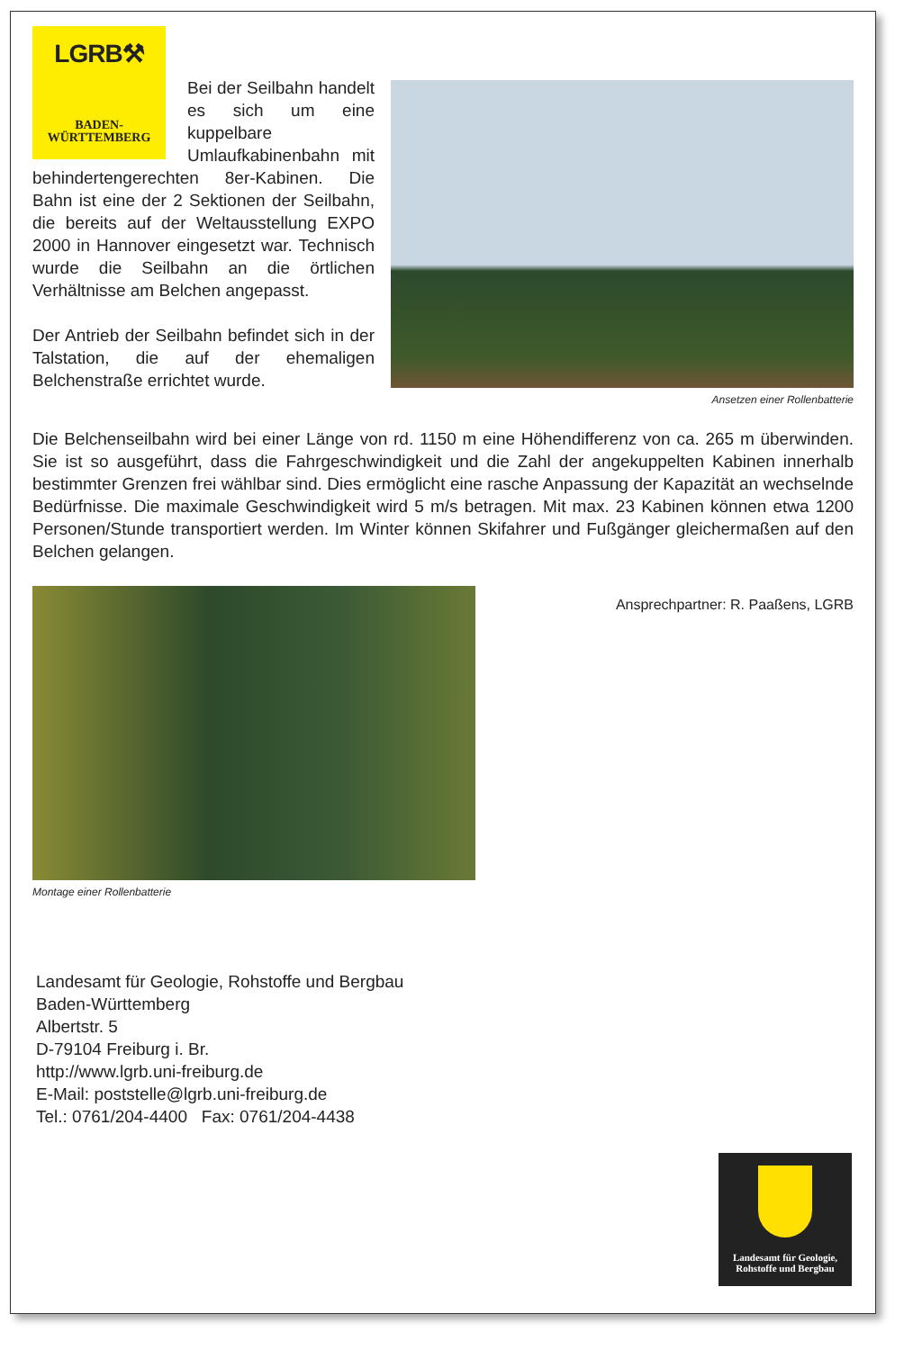LGRB⚒
BADEN-
WÜRTTEMBERG
Bei der Seilbahn handelt es sich um eine kuppelbare Umlaufkabinenbahn mit behindertengerechten 8er-Kabinen. Die Bahn ist eine der 2 Sektionen der Seilbahn, die bereits auf der Weltausstellung EXPO 2000 in Hannover eingesetzt war. Technisch wurde die Seilbahn an die örtlichen Verhältnisse am Belchen angepasst.
Der Antrieb der Seilbahn befindet sich in der Talstation, die auf der ehemaligen Belchenstraße errichtet wurde.
Ansetzen einer Rollenbatterie
Die Belchenseilbahn wird bei einer Länge von rd. 1150 m eine Höhendifferenz von ca. 265 m überwinden. Sie ist so ausgeführt, dass die Fahrgeschwindigkeit und die Zahl der angekuppelten Kabinen innerhalb bestimmter Grenzen frei wählbar sind. Dies ermöglicht eine rasche Anpassung der Kapazität an wechselnde Bedürfnisse. Die maximale Geschwindigkeit wird 5 m/s betragen. Mit max. 23 Kabinen können etwa 1200 Personen/Stunde transportiert werden. Im Winter können Skifahrer und Fußgänger gleichermaßen auf den Belchen gelangen.
Montage einer Rollenbatterie
Ansprechpartner: R. Paaßens, LGRB
Landesamt für Geologie, Rohstoffe und Bergbau
Baden-Württemberg
Albertstr. 5
D-79104 Freiburg i. Br.
http://www.lgrb.uni-freiburg.de
E-Mail: poststelle@lgrb.uni-freiburg.de
Tel.: 0761/204-4400 Fax: 0761/204-4438
Landesamt für Geologie,
Rohstoffe und Bergbau